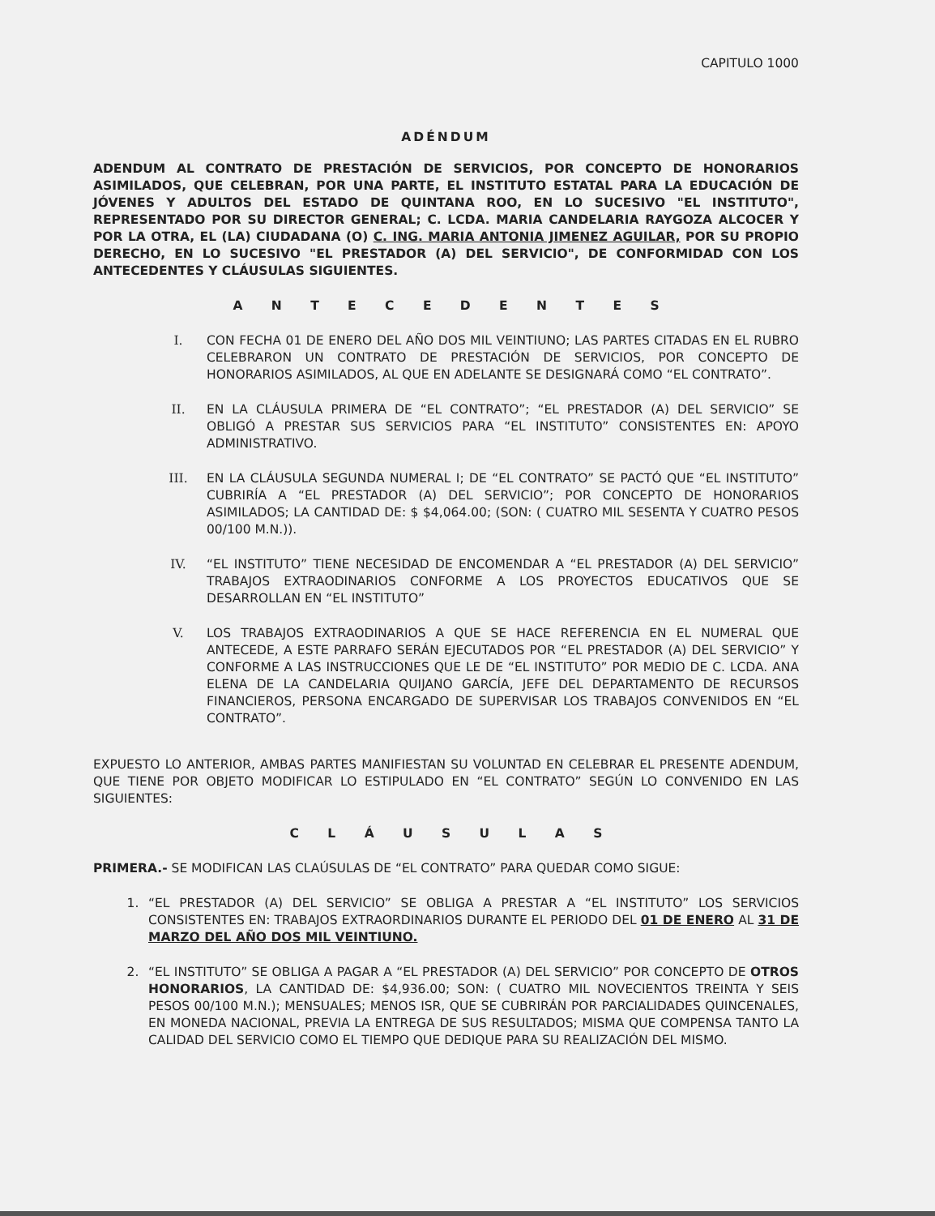CAPITULO 1000
ADÉNDUM
ADENDUM AL CONTRATO DE PRESTACIÓN DE SERVICIOS, POR CONCEPTO DE HONORARIOS ASIMILADOS, QUE CELEBRAN, POR UNA PARTE, EL INSTITUTO ESTATAL PARA LA EDUCACIÓN DE JÓVENES Y ADULTOS DEL ESTADO DE QUINTANA ROO, EN LO SUCESIVO "EL INSTITUTO", REPRESENTADO POR SU DIRECTOR GENERAL; C. LCDA. MARIA CANDELARIA RAYGOZA ALCOCER Y POR LA OTRA, EL (LA) CIUDADANA (O) C. ING. MARIA ANTONIA JIMENEZ AGUILAR, POR SU PROPIO DERECHO, EN LO SUCESIVO "EL PRESTADOR (A) DEL SERVICIO", DE CONFORMIDAD CON LOS ANTECEDENTES Y CLÁUSULAS SIGUIENTES.
A N T E C E D E N T E S
I. CON FECHA 01 DE ENERO DEL AÑO DOS MIL VEINTIUNO; LAS PARTES CITADAS EN EL RUBRO CELEBRARON UN CONTRATO DE PRESTACIÓN DE SERVICIOS, POR CONCEPTO DE HONORARIOS ASIMILADOS, AL QUE EN ADELANTE SE DESIGNARÁ COMO “EL CONTRATO”.
II. EN LA CLÁUSULA PRIMERA DE “EL CONTRATO”; “EL PRESTADOR (A) DEL SERVICIO” SE OBLIGÓ A PRESTAR SUS SERVICIOS PARA “EL INSTITUTO” CONSISTENTES EN: APOYO ADMINISTRATIVO.
III. EN LA CLÁUSULA SEGUNDA NUMERAL I; DE “EL CONTRATO” SE PACTÓ QUE “EL INSTITUTO” CUBRIRÍA A “EL PRESTADOR (A) DEL SERVICIO”; POR CONCEPTO DE HONORARIOS ASIMILADOS; LA CANTIDAD DE: $ $4,064.00; (SON: ( CUATRO MIL SESENTA Y CUATRO PESOS 00/100 M.N.)).
IV. “EL INSTITUTO” TIENE NECESIDAD DE ENCOMENDAR A “EL PRESTADOR (A) DEL SERVICIO” TRABAJOS EXTRAODINARIOS CONFORME A LOS PROYECTOS EDUCATIVOS QUE SE DESARROLLAN EN “EL INSTITUTO”
V. LOS TRABAJOS EXTRAODINARIOS A QUE SE HACE REFERENCIA EN EL NUMERAL QUE ANTECEDE, A ESTE PARRAFO SERÁN EJECUTADOS POR “EL PRESTADOR (A) DEL SERVICIO” Y CONFORME A LAS INSTRUCCIONES QUE LE DE “EL INSTITUTO” POR MEDIO DE C. LCDA. ANA ELENA DE LA CANDELARIA QUIJANO GARCÍA, JEFE DEL DEPARTAMENTO DE RECURSOS FINANCIEROS, PERSONA ENCARGADO DE SUPERVISAR LOS TRABAJOS CONVENIDOS EN “EL CONTRATO”.
EXPUESTO LO ANTERIOR, AMBAS PARTES MANIFIESTAN SU VOLUNTAD EN CELEBRAR EL PRESENTE ADENDUM, QUE TIENE POR OBJETO MODIFICAR LO ESTIPULADO EN “EL CONTRATO” SEGÚN LO CONVENIDO EN LAS SIGUIENTES:
C L Á U S U L A S
PRIMERA.- SE MODIFICAN LAS CLAÚSULAS DE “EL CONTRATO” PARA QUEDAR COMO SIGUE:
1. “EL PRESTADOR (A) DEL SERVICIO” SE OBLIGA A PRESTAR A “EL INSTITUTO” LOS SERVICIOS CONSISTENTES EN: TRABAJOS EXTRAORDINARIOS DURANTE EL PERIODO DEL 01 DE ENERO AL 31 DE MARZO DEL AÑO DOS MIL VEINTIUNO.
2. “EL INSTITUTO” SE OBLIGA A PAGAR A “EL PRESTADOR (A) DEL SERVICIO” POR CONCEPTO DE OTROS HONORARIOS, LA CANTIDAD DE: $4,936.00; SON: ( CUATRO MIL NOVECIENTOS TREINTA Y SEIS PESOS 00/100 M.N.); MENSUALES; MENOS ISR, QUE SE CUBRIRÁN POR PARCIALIDADES QUINCENALES, EN MONEDA NACIONAL, PREVIA LA ENTREGA DE SUS RESULTADOS; MISMA QUE COMPENSA TANTO LA CALIDAD DEL SERVICIO COMO EL TIEMPO QUE DEDIQUE PARA SU REALIZACIÓN DEL MISMO.